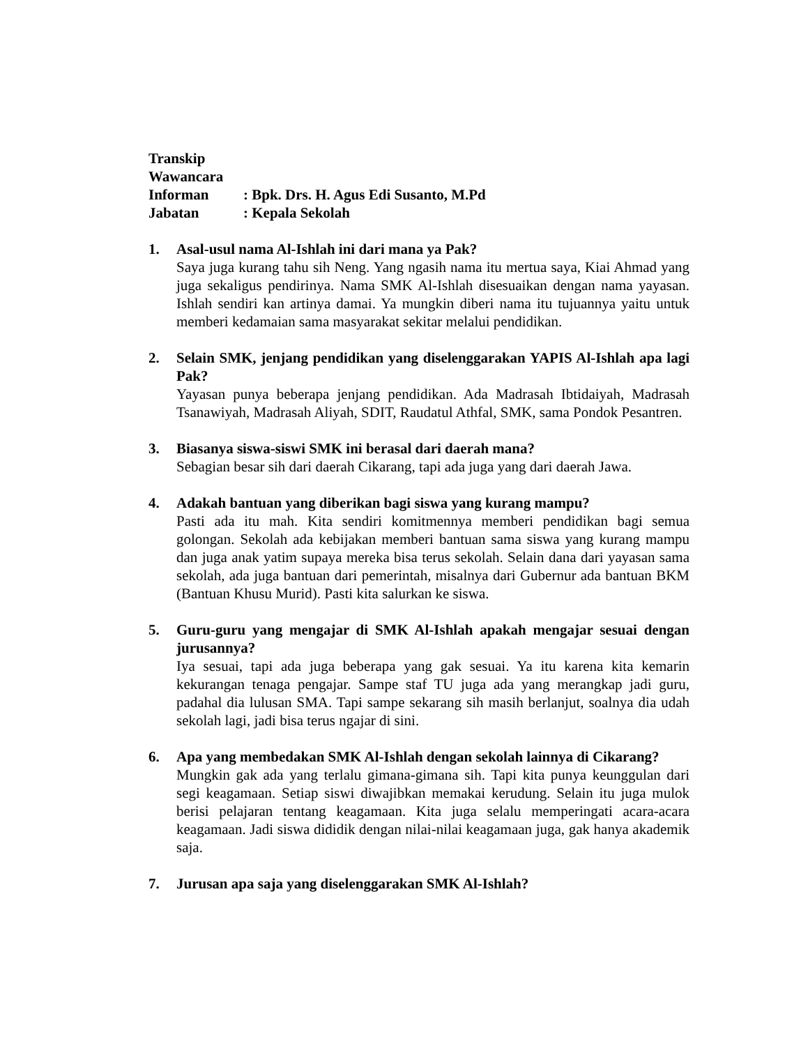Transkip Wawancara
Informan: Bpk. Drs. H. Agus Edi Susanto, M.Pd
Jabatan: Kepala Sekolah
1. Asal-usul nama Al-Ishlah ini dari mana ya Pak?
Saya juga kurang tahu sih Neng. Yang ngasih nama itu mertua saya, Kiai Ahmad yang juga sekaligus pendirinya. Nama SMK Al-Ishlah disesuaikan dengan nama yayasan. Ishlah sendiri kan artinya damai. Ya mungkin diberi nama itu tujuannya yaitu untuk memberi kedamaian sama masyarakat sekitar melalui pendidikan.
2. Selain SMK, jenjang pendidikan yang diselenggarakan YAPIS Al-Ishlah apa lagi Pak?
Yayasan punya beberapa jenjang pendidikan. Ada Madrasah Ibtidaiyah, Madrasah Tsanawiyah, Madrasah Aliyah, SDIT, Raudatul Athfal, SMK, sama Pondok Pesantren.
3. Biasanya siswa-siswi SMK ini berasal dari daerah mana?
Sebagian besar sih dari daerah Cikarang, tapi ada juga yang dari daerah Jawa.
4. Adakah bantuan yang diberikan bagi siswa yang kurang mampu?
Pasti ada itu mah. Kita sendiri komitmennya memberi pendidikan bagi semua golongan. Sekolah ada kebijakan memberi bantuan sama siswa yang kurang mampu dan juga anak yatim supaya mereka bisa terus sekolah. Selain dana dari yayasan sama sekolah, ada juga bantuan dari pemerintah, misalnya dari Gubernur ada bantuan BKM (Bantuan Khusu Murid). Pasti kita salurkan ke siswa.
5. Guru-guru yang mengajar di SMK Al-Ishlah apakah mengajar sesuai dengan jurusannya?
Iya sesuai, tapi ada juga beberapa yang gak sesuai. Ya itu karena kita kemarin kekurangan tenaga pengajar. Sampe staf TU juga ada yang merangkap jadi guru, padahal dia lulusan SMA. Tapi sampe sekarang sih masih berlanjut, soalnya dia udah sekolah lagi, jadi bisa terus ngajar di sini.
6. Apa yang membedakan SMK Al-Ishlah dengan sekolah lainnya di Cikarang?
Mungkin gak ada yang terlalu gimana-gimana sih. Tapi kita punya keunggulan dari segi keagamaan. Setiap siswi diwajibkan memakai kerudung. Selain itu juga mulok berisi pelajaran tentang keagamaan. Kita juga selalu memperingati acara-acara keagamaan. Jadi siswa dididik dengan nilai-nilai keagamaan juga, gak hanya akademik saja.
7. Jurusan apa saja yang diselenggarakan SMK Al-Ishlah?